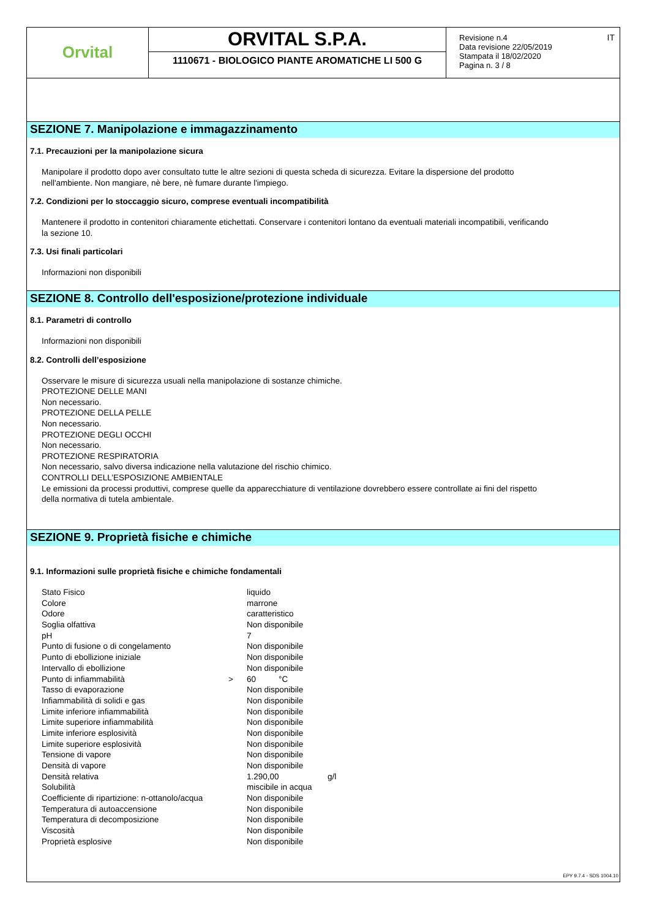Orvital
ORVITAL S.P.A.
1110671 - BIOLOGICO PIANTE AROMATICHE LI 500 G
Revisione n.4
Data revisione 22/05/2019
Stampata il 18/02/2020
Pagina n. 3 / 8
IT
SEZIONE 7. Manipolazione e immagazzinamento
7.1. Precauzioni per la manipolazione sicura
Manipolare il prodotto dopo aver consultato tutte le altre sezioni di questa scheda di sicurezza. Evitare la dispersione del prodotto
nell'ambiente. Non mangiare, nè bere, nè fumare durante l'impiego.
7.2. Condizioni per lo stoccaggio sicuro, comprese eventuali incompatibilità
Mantenere il prodotto in contenitori chiaramente etichettati. Conservare i contenitori lontano da eventuali materiali incompatibili, verificando
la sezione 10.
7.3. Usi finali particolari
Informazioni non disponibili
SEZIONE 8. Controllo dell'esposizione/protezione individuale
8.1. Parametri di controllo
Informazioni non disponibili
8.2. Controlli dell’esposizione
Osservare le misure di sicurezza usuali nella manipolazione di sostanze chimiche.
PROTEZIONE DELLE MANI
Non necessario.
PROTEZIONE DELLA PELLE
Non necessario.
PROTEZIONE DEGLI OCCHI
Non necessario.
PROTEZIONE RESPIRATORIA
Non necessario, salvo diversa indicazione nella valutazione del rischio chimico.
CONTROLLI DELL’ESPOSIZIONE AMBIENTALE
Le emissioni da processi produttivi, comprese quelle da apparecchiature di ventilazione dovrebbero essere controllate ai fini del rispetto
della normativa di tutela ambientale.
SEZIONE 9. Proprietà fisiche e chimiche
9.1. Informazioni sulle proprietà fisiche e chimiche fondamentali
| Stato Fisico | | liquido | | |
| Colore | | marrone | | |
| Odore | | caratteristico | | |
| Soglia olfattiva | | Non disponibile | | |
| pH | | 7 | | |
| Punto di fusione o di congelamento | | Non disponibile | | |
| Punto di ebollizione iniziale | | Non disponibile | | |
| Intervallo di ebollizione | | Non disponibile | | |
| Punto di infiammabilità | > | 60 | °C | |
| Tasso di evaporazione | | Non disponibile | | |
| Infiammabilità di solidi e gas | | Non disponibile | | |
| Limite inferiore infiammabilità | | Non disponibile | | |
| Limite superiore infiammabilità | | Non disponibile | | |
| Limite inferiore esplosività | | Non disponibile | | |
| Limite superiore esplosività | | Non disponibile | | |
| Tensione di vapore | | Non disponibile | | |
| Densità di vapore | | Non disponibile | | |
| Densità relativa | | 1.290,00 | | g/l |
| Solubilità | | miscibile in acqua | | |
| Coefficiente di ripartizione: n-ottanolo/acqua | | Non disponibile | | |
| Temperatura di autoaccensione | | Non disponibile | | |
| Temperatura di decomposizione | | Non disponibile | | |
| Viscosità | | Non disponibile | | |
| Proprietà esplosive | | Non disponibile | | |
EPY 9.7.4 - SDS 1004.10